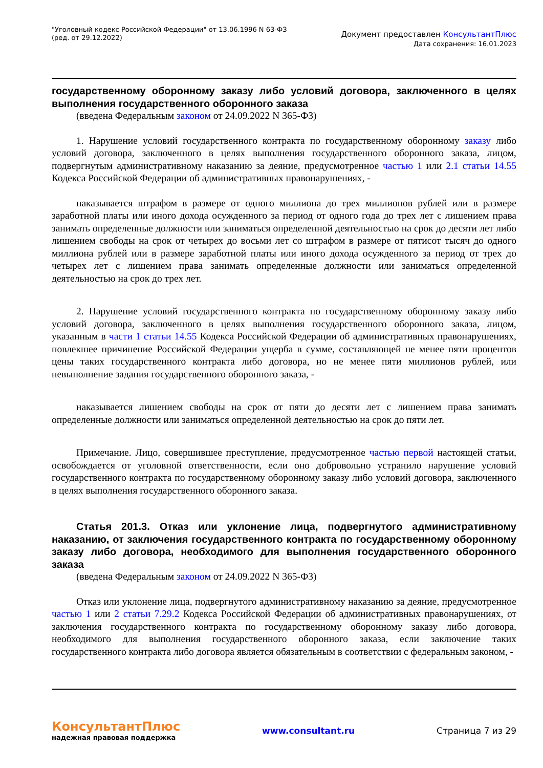"Уголовный кодекс Российской Федерации" от 13.06.1996 N 63-ФЗ
(ред. от 29.12.2022)
Документ предоставлен КонсультантПлюс
Дата сохранения: 16.01.2023
государственному оборонному заказу либо условий договора, заключенного в целях выполнения государственного оборонного заказа
(введена Федеральным законом от 24.09.2022 N 365-ФЗ)
1. Нарушение условий государственного контракта по государственному оборонному заказу либо условий договора, заключенного в целях выполнения государственного оборонного заказа, лицом, подвергнутым административному наказанию за деяние, предусмотренное частью 1 или 2.1 статьи 14.55 Кодекса Российской Федерации об административных правонарушениях, -
наказывается штрафом в размере от одного миллиона до трех миллионов рублей или в размере заработной платы или иного дохода осужденного за период от одного года до трех лет с лишением права занимать определенные должности или заниматься определенной деятельностью на срок до десяти лет либо лишением свободы на срок от четырех до восьми лет со штрафом в размере от пятисот тысяч до одного миллиона рублей или в размере заработной платы или иного дохода осужденного за период от трех до четырех лет с лишением права занимать определенные должности или заниматься определенной деятельностью на срок до трех лет.
2. Нарушение условий государственного контракта по государственному оборонному заказу либо условий договора, заключенного в целях выполнения государственного оборонного заказа, лицом, указанным в части 1 статьи 14.55 Кодекса Российской Федерации об административных правонарушениях, повлекшее причинение Российской Федерации ущерба в сумме, составляющей не менее пяти процентов цены таких государственного контракта либо договора, но не менее пяти миллионов рублей, или невыполнение задания государственного оборонного заказа, -
наказывается лишением свободы на срок от пяти до десяти лет с лишением права занимать определенные должности или заниматься определенной деятельностью на срок до пяти лет.
Примечание. Лицо, совершившее преступление, предусмотренное частью первой настоящей статьи, освобождается от уголовной ответственности, если оно добровольно устранило нарушение условий государственного контракта по государственному оборонному заказу либо условий договора, заключенного в целях выполнения государственного оборонного заказа.
Статья 201.3. Отказ или уклонение лица, подвергнутого административному наказанию, от заключения государственного контракта по государственному оборонному заказу либо договора, необходимого для выполнения государственного оборонного заказа
(введена Федеральным законом от 24.09.2022 N 365-ФЗ)
Отказ или уклонение лица, подвергнутого административному наказанию за деяние, предусмотренное частью 1 или 2 статьи 7.29.2 Кодекса Российской Федерации об административных правонарушениях, от заключения государственного контракта по государственному оборонному заказу либо договора, необходимого для выполнения государственного оборонного заказа, если заключение таких государственного контракта либо договора является обязательным в соответствии с федеральным законом, -
КонсультантПлюс
надежная правовая поддержка
www.consultant.ru Страница 7 из 29